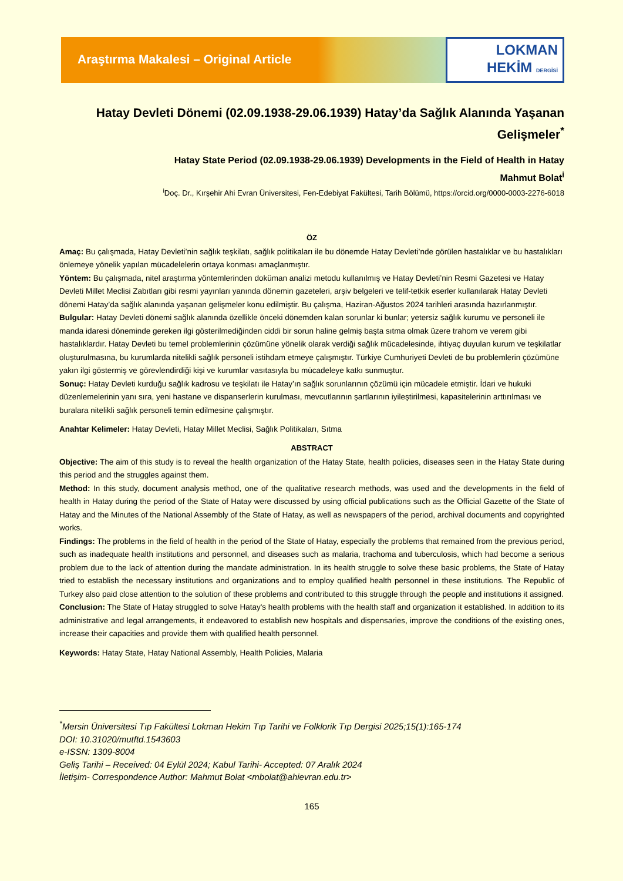Araştırma Makalesi – Original Article
LOKMAN
HEKİM DERGİSİ
Hatay Devleti Dönemi (02.09.1938-29.06.1939) Hatay’da Sağlık Alanında Yaşanan Gelişmeler<sup>*</sup>
Hatay State Period (02.09.1938-29.06.1939) Developments in the Field of Health in Hatay
Mahmut Bolat<sup>i</sup>
<sup>i</sup> Doç. Dr., Kırşehir Ahi Evran Üniversitesi, Fen-Edebiyat Fakültesi, Tarih Bölümü, https://orcid.org/0000-0003-2276-6018
ÖZ
Amaç: Bu çalışmada, Hatay Devleti’nin sağlık teşkilatı, sağlık politikaları ile bu dönemde Hatay Devleti’nde görülen hastalıklar ve bu hastalıkları önlemeye yönelik yapılan mücadelelerin ortaya konması amaçlanmıştır.
Yöntem: Bu çalışmada, nitel araştırma yöntemlerinden doküman analizi metodu kullanılmış ve Hatay Devleti’nin Resmi Gazetesi ve Hatay Devleti Millet Meclisi Zabıtları gibi resmi yayınları yanında dönemin gazeteleri, arşiv belgeleri ve telif-tetkik eserler kullanılarak Hatay Devleti dönemi Hatay’da sağlık alanında yaşanan gelişmeler konu edilmiştir. Bu çalışma, Haziran-Ağustos 2024 tarihleri arasında hazırlanmıştır.
Bulgular: Hatay Devleti dönemi sağlık alanında özellikle önceki dönemden kalan sorunlar ki bunlar; yetersiz sağlık kurumu ve personeli ile manda idaresi döneminde gereken ilgi gösterilmediğinden ciddi bir sorun haline gelmiş başta sıtma olmak üzere trahom ve verem gibi hastalıklardır. Hatay Devleti bu temel problemlerinin çözümüne yönelik olarak verdiği sağlık mücadelesinde, ihtiyaç duyulan kurum ve teşkilatlar oluşturulmasına, bu kurumlarda nitelikli sağlık personeli istihdam etmeye çalışmıştır. Türkiye Cumhuriyeti Devleti de bu problemlerin çözümüne yakın ilgi göstermiş ve görevlendirdiği kişi ve kurumlar vasıtasıyla bu mücadeleye katkı sunmuştur.
Sonuç: Hatay Devleti kurduğu sağlık kadrosu ve teşkilatı ile Hatay’ın sağlık sorunlarının çözümü için mücadele etmiştir. İdari ve hukuki düzenlemelerinin yanı sıra, yeni hastane ve dispanserlerin kurulması, mevcutlarının şartlarının iyileştirilmesi, kapasitelerinin arttırılması ve buralara nitelikli sağlık personeli temin edilmesine çalışmıştır.
Anahtar Kelimeler: Hatay Devleti, Hatay Millet Meclisi, Sağlık Politikaları, Sıtma
ABSTRACT
Objective: The aim of this study is to reveal the health organization of the Hatay State, health policies, diseases seen in the Hatay State during this period and the struggles against them.
Method: In this study, document analysis method, one of the qualitative research methods, was used and the developments in the field of health in Hatay during the period of the State of Hatay were discussed by using official publications such as the Official Gazette of the State of Hatay and the Minutes of the National Assembly of the State of Hatay, as well as newspapers of the period, archival documents and copyrighted works.
Findings: The problems in the field of health in the period of the State of Hatay, especially the problems that remained from the previous period, such as inadequate health institutions and personnel, and diseases such as malaria, trachoma and tuberculosis, which had become a serious problem due to the lack of attention during the mandate administration. In its health struggle to solve these basic problems, the State of Hatay tried to establish the necessary institutions and organizations and to employ qualified health personnel in these institutions. The Republic of Turkey also paid close attention to the solution of these problems and contributed to this struggle through the people and institutions it assigned.
Conclusion: The State of Hatay struggled to solve Hatay's health problems with the health staff and organization it established. In addition to its administrative and legal arrangements, it endeavored to establish new hospitals and dispensaries, improve the conditions of the existing ones, increase their capacities and provide them with qualified health personnel.
Keywords: Hatay State, Hatay National Assembly, Health Policies, Malaria
<sup>*</sup> Mersin Üniversitesi Tıp Fakültesi Lokman Hekim Tıp Tarihi ve Folklorik Tıp Dergisi 2025;15(1):165-174
DOI: 10.31020/mutftd.1543603
e-ISSN: 1309-8004
Geliş Tarihi – Received: 04 Eylül 2024; Kabul Tarihi- Accepted: 07 Aralık 2024
İletişim- Correspondence Author: Mahmut Bolat <mbolat@ahievran.edu.tr>
165